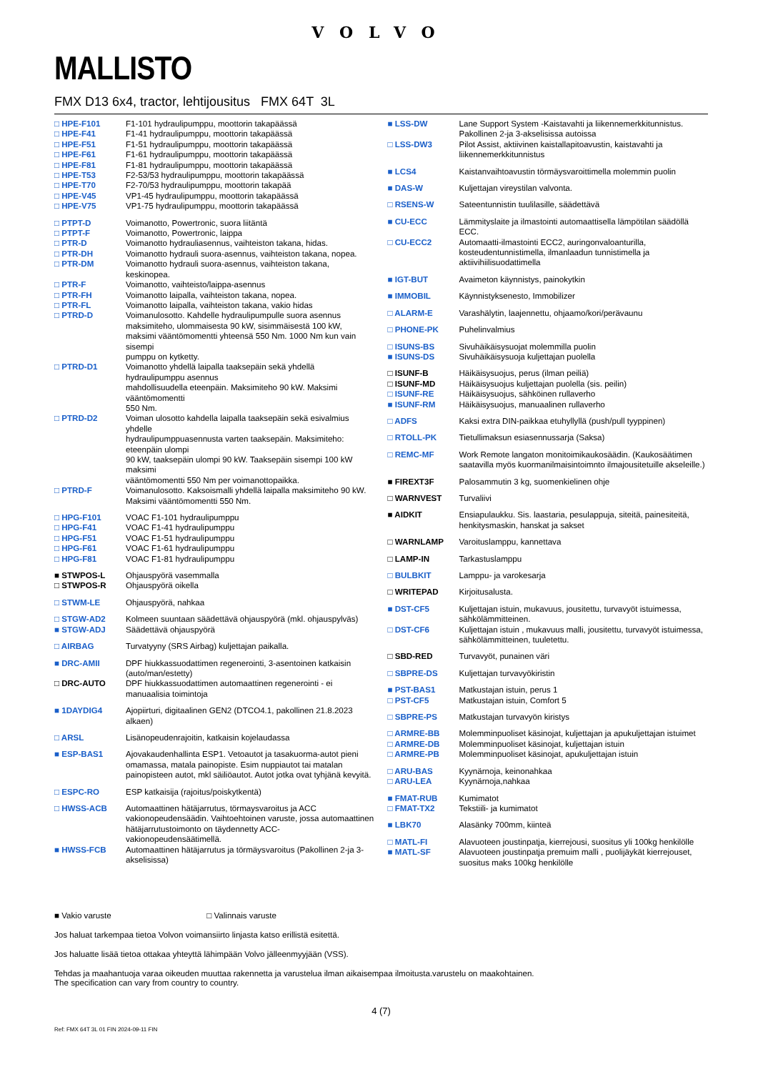VOLVO
MALLISTO
FMX D13 6x4, tractor, lehtijousitus FMX 64T 3L
| □ HPE-F101 | F1-101 hydraulipumppu, moottorin takapäässä |
| □ HPE-F41 | F1-41 hydraulipumppu, moottorin takapäässä |
| □ HPE-F51 | F1-51 hydraulipumppu, moottorin takapäässä |
| □ HPE-F61 | F1-61 hydraulipumppu, moottorin takapäässä |
| □ HPE-F81 | F1-81 hydraulipumppu, moottorin takapäässä |
| □ HPE-T53 | F2-53/53 hydraulipumppu, moottorin takapäässä |
| □ HPE-T70 | F2-70/53 hydraulipumppu, moottorin takapää |
| □ HPE-V45 | VP1-45 hydraulipumppu, moottorin takapäässä |
| □ HPE-V75 | VP1-75 hydraulipumppu, moottorin takapäässä |
| □ PTPT-D | Voimanotto, Powertronic, suora liitäntä |
| □ PTPT-F | Voimanotto, Powertronic, laippa |
| □ PTR-D | Voimanotto hydrauliasennus, vaihteiston takana, hidas. |
| □ PTR-DH | Voimanotto hydrauli suora-asennus, vaihteiston takana, nopea. |
| □ PTR-DM | Voimanotto hydrauli suora-asennus, vaihteiston takana, keskinopea. |
| □ PTR-F | Voimanotto, vaihteisto/laippa-asennus |
| □ PTR-FH | Voimanotto laipalla, vaihteiston takana, nopea. |
| □ PTR-FL | Voimanotto laipalla, vaihteiston takana, vakio hidas |
| □ PTRD-D | Voimanulosotto. Kahdelle hydraulipumpulle suora asennus maksimiteho, ulommaisesta 90 kW, sisimmäisestä 100 kW, maksimi vääntömomentti yhteensä 550 Nm. 1000 Nm kun vain sisempi pumppu on kytketty. |
| □ PTRD-D1 | Voimanotto yhdellä laipalla taaksepäin sekä yhdellä hydraulipumppu asennus mahdollisuudella eteenpäin. Maksimiteho 90 kW. Maksimi vääntömomentti 550 Nm. |
| □ PTRD-D2 | Voiman ulosotto kahdella laipalla taaksepäin sekä esivalmius yhdelle hydraulipumppuasennusta varten taaksepäin. Maksimiteho: eteenpäin ulompi 90 kW, taaksepäin ulompi 90 kW. Taaksepäin sisempi 100 kW maksimi vääntömomentti 550 Nm per voimanottopaikka. |
| □ PTRD-F | Voimanulosotto. Kaksoismalli yhdellä laipalla maksimiteho 90 kW. Maksimi vääntömomentti 550 Nm. |
| □ HPG-F101 | VOAC F1-101 hydraulipumppu |
| □ HPG-F41 | VOAC F1-41 hydraulipumppu |
| □ HPG-F51 | VOAC F1-51 hydraulipumppu |
| □ HPG-F61 | VOAC F1-61 hydraulipumppu |
| □ HPG-F81 | VOAC F1-81 hydraulipumppu |
| ■ STWPOS-L | Ohjauspyörä vasemmalla |
| □ STWPOS-R | Ohjauspyörä oikella |
| □ STWM-LE | Ohjauspyörä, nahkaa |
| □ STGW-AD2 | Kolmeen suuntaan säädettävä ohjauspyörä (mkl. ohjauspylväs) |
| ■ STGW-ADJ | Säädettävä ohjauspyörä |
| □ AIRBAG | Turvatyyny (SRS Airbag) kuljettajan paikalla. |
| ■ DRC-AMII | DPF hiukkassuodattimen regenerointi, 3-asentoinen katkaisin (auto/man/estetty) |
| □ DRC-AUTO | DPF hiukkassuodattimen automaattinen regenerointi - ei manuaalisia toimintoja |
| ■ 1DAYDIG4 | Ajopiirturi, digitaalinen GEN2 (DTCO4.1, pakollinen 21.8.2023 alkaen) |
| □ ARSL | Lisänopeudenrajoitin, katkaisin kojelaudassa |
| ■ ESP-BAS1 | Ajovakaudenhallinta ESP1. Vetoautot ja tasakuorma-autot pieni omamassa, matala painopiste. Esim nuppiautot tai matalan painopisteen autot, mkl säiliöautot. Autot jotka ovat tyhjänä kevyitä. |
| □ ESPC-RO | ESP katkaisija (rajoitus/poiskytkentä) |
| □ HWSS-ACB | Automaattinen hätäjarrutus, törmaysvaroitus ja ACC vakionopeudensäädin. Vaihtoehtoinen varuste, jossa automaattinen hätäjarrutustoimonto on täydennetty ACC-vakionopeudensäätimellä. |
| ■ HWSS-FCB | Automaattinen hätäjarrutus ja törmäysvaroitus (Pakollinen 2-ja 3-akselisissa) |
| ■ LSS-DW | Lane Support System -Kaistavahti ja liikennemerkkitunnistus. Pakollinen 2-ja 3-akselisissa autoissa |
| □ LSS-DW3 | Pilot Assist, aktiivinen kaistallapitoavustin, kaistavahti ja liikennemerkkitunnistus |
| ■ LCS4 | Kaistanvaihtoavustin törmäysvaroittimella molemmin puolin |
| ■ DAS-W | Kuljettajan vireystilan valvonta. |
| □ RSENS-W | Sateentunnistin tuulilasille, säädettävä |
| ■ CU-ECC | Lämmityslaite ja ilmastointi automaattisella lämpötilan säädöllä ECC. |
| □ CU-ECC2 | Automaatti-ilmastointi ECC2, auringonvaloanturilla, kosteudentunnistimella, ilmanlaadun tunnistimella ja aktiivihiilisuodattimella |
| ■ IGT-BUT | Avaimeton käynnistys, painokytkin |
| ■ IMMOBIL | Käynnistyksenesto, Immobilizer |
| □ ALARM-E | Varashälytin, laajennettu, ohjaamo/kori/perävaunu |
| □ PHONE-PK | Puhelinvalmius |
| □ ISUNS-BS | Sivuhäikäisysuojat molemmilla puolin |
| ■ ISUNS-DS | Sivuhäikäisysuoja kuljettajan puolella |
| □ ISUNF-B | Häikäisysuojus, perus (ilman peiliä) |
| □ ISUNF-MD | Häikäisysuojus kuljettajan puolella (sis. peilin) |
| □ ISUNF-RE | Häikäisysuojus, sähköinen rullaverho |
| ■ ISUNF-RM | Häikäisysuojus, manuaalinen rullaverho |
| □ ADFS | Kaksi extra DIN-paikkaa etuhyllyllä (push/pull tyyppinen) |
| □ RTOLL-PK | Tietullimaksun esiasennussarja (Saksa) |
| □ REMC-MF | Work Remote langaton monitoimikaukosäädin. (Kaukosäätimen saatavilla myös kuormanilmaisintoimnto ilmajousitetuille akseleille.) |
| ■ FIREXT3F | Palosammutin 3 kg, suomenkielinen ohje |
| □ WARNVEST | Turvaliivi |
| ■ AIDKIT | Ensiapulaukku. Sis. laastaria, pesulappuja, siteitä, painesiteitä, henkitysmaskin, hanskat ja sakset |
| □ WARNLAMP | Varoituslamppu, kannettava |
| □ LAMP-IN | Tarkastuslamppu |
| □ BULBKIT | Lamppu- ja varokesarja |
| □ WRITEPAD | Kirjoitusalusta. |
| ■ DST-CF5 | Kuljettajan istuin, mukavuus, jousitettu, turvavyöt istuimessa, sähkölämmitteinen. |
| □ DST-CF6 | Kuljettajan istuin , mukavuus malli, jousitettu, turvavyöt istuimessa, sähkölämmitteinen, tuuletettu. |
| □ SBD-RED | Turvavyöt, punainen väri |
| □ SBPRE-DS | Kuljettajan turvavyökiristin |
| ■ PST-BAS1 | Matkustajan istuin, perus 1 |
| □ PST-CF5 | Matkustajan istuin, Comfort 5 |
| □ SBPRE-PS | Matkustajan turvavyön kiristys |
| □ ARMRE-BB | Molemminpuoliset käsinojat, kuljettajan ja apukuljettajan istuimet |
| □ ARMRE-DB | Molemminpuoliset käsinojat, kuljettajan istuin |
| □ ARMRE-PB | Molemminpuoliset käsinojat, apukuljettajan istuin |
| □ ARU-BAS | Kyynärnoja, keinonahkaa |
| □ ARU-LEA | Kyynärnoja,nahkaa |
| ■ FMAT-RUB | Kumimatot |
| □ FMAT-TX2 | Tekstiili- ja kumimatot |
| ■ LBK70 | Alasänky 700mm, kiinteä |
| □ MATL-FI | Alavuoteen joustinpatja, kierrejousi, suositus yli 100kg henkilölle |
| ■ MATL-SF | Alavuoteen joustinpatja premuim malli , puolijäykät kierrejouset, suositus maks 100kg henkilölle |
■ Vakio varuste □ Valinnais varuste
Jos haluat tarkempaa tietoa Volvon voimansiirto linjasta katso erillistä esitettä.
Jos haluatte lisää tietoa ottakaa yhteyttä lähimpään Volvo jälleenmyyjään (VSS).
Tehdas ja maahantuoja varaa oikeuden muuttaa rakennetta ja varustelua ilman aikaisempaa ilmoitusta.varustelu on maakohtainen.
The specification can vary from country to country.
4 (7)
Ref: FMX 64T 3L 01 FIN 2024-09-11 FIN